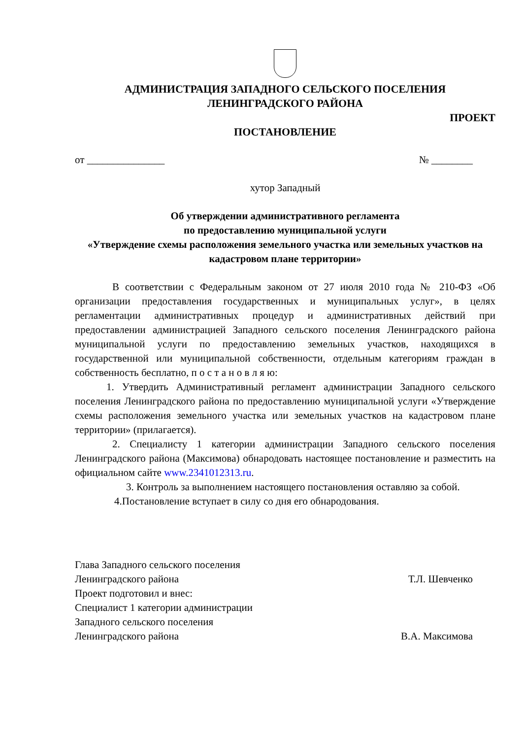АДМИНИСТРАЦИЯ ЗАПАДНОГО СЕЛЬСКОГО ПОСЕЛЕНИЯ
ЛЕНИНГРАДСКОГО РАЙОНА
ПРОЕКТ
ПОСТАНОВЛЕНИЕ
от _______________ № ________
хутор Западный
Об утверждении административного регламента
по предоставлению муниципальной услуги
«Утверждение схемы расположения земельного участка или земельных участков на кадастровом плане территории»
В соответствии с Федеральным законом от 27 июля 2010 года № 210-ФЗ «Об организации предоставления государственных и муниципальных услуг», в целях регламентации административных процедур и административных действий при предоставлении администрацией Западного сельского поселения Ленинградского района муниципальной услуги по предоставлению земельных участков, находящихся в государственной или муниципальной собственности, отдельным категориям граждан в собственность бесплатно, п о с т а н о в л я ю:
1. Утвердить Административный регламент администрации Западного сельского поселения Ленинградского района по предоставлению муниципальной услуги «Утверждение схемы расположения земельного участка или земельных участков на кадастровом плане территории» (прилагается).
2. Специалисту 1 категории администрации Западного сельского поселения Ленинградского района (Максимова) обнародовать настоящее постановление и разместить на официальном сайте www.2341012313.ru.
3. Контроль за выполнением настоящего постановления оставляю за собой.
4.Постановление вступает в силу со дня его обнародования.
Глава Западного сельского поселения
Ленинградского района Т.Л. Шевченко
Проект подготовил и внес:
Специалист 1 категории администрации
Западного сельского поселения
Ленинградского района В.А. Максимова